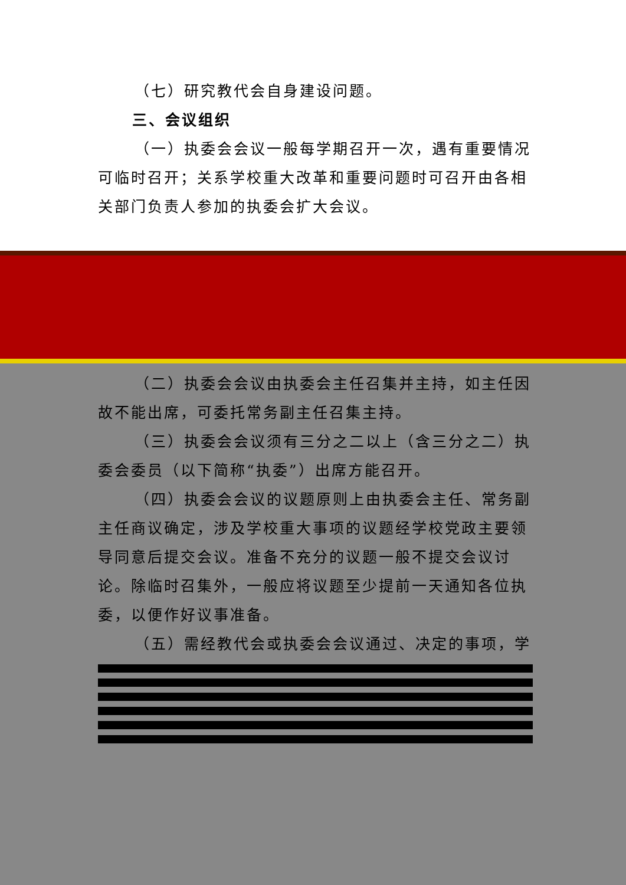（七）研究教代会自身建设问题。
三、会议组织
（一）执委会会议一般每学期召开一次，遇有重要情况可临时召开；关系学校重大改革和重要问题时可召开由各相关部门负责人参加的执委会扩大会议。
（二）执委会会议由执委会主任召集并主持，如主任因故不能出席，可委托常务副主任召集主持。
（三）执委会会议须有三分之二以上（含三分之二）执委会委员（以下简称“执委”）出席方能召开。
（四）执委会会议的议题原则上由执委会主任、常务副主任商议确定，涉及学校重大事项的议题经学校党政主要领导同意后提交会议。准备不充分的议题一般不提交会议讨论。除临时召集外，一般应将议题至少提前一天通知各位执委，以便作好议事准备。
（五）需经教代会或执委会会议通过、决定的事项，学